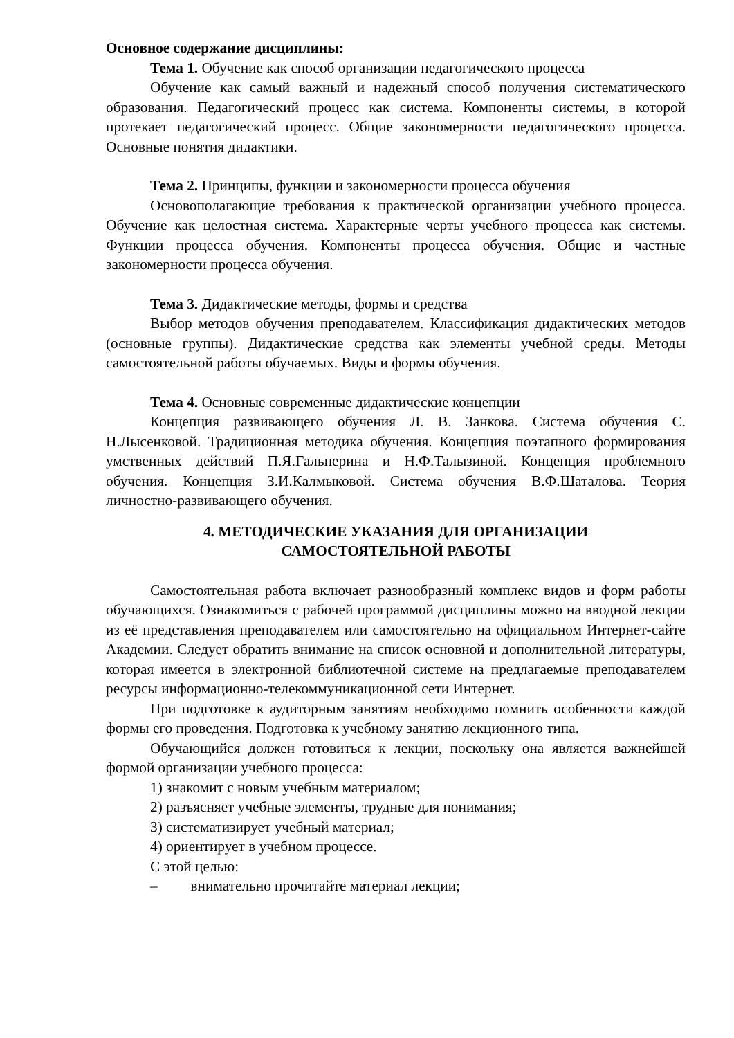Основное содержание дисциплины:
Тема 1. Обучение как способ организации педагогического процесса
Обучение как самый важный и надежный способ получения систематического образования. Педагогический процесс как система. Компоненты системы, в которой протекает педагогический процесс. Общие закономерности педагогического процесса. Основные понятия дидактики.
Тема 2. Принципы, функции и закономерности процесса обучения
Основополагающие требования к практической организации учебного процесса. Обучение как целостная система. Характерные черты учебного процесса как системы. Функции процесса обучения. Компоненты процесса обучения. Общие и частные закономерности процесса обучения.
Тема 3. Дидактические методы, формы и средства
Выбор методов обучения преподавателем. Классификация дидактических методов (основные группы). Дидактические средства как элементы учебной среды. Методы самостоятельной работы обучаемых. Виды и формы обучения.
Тема 4. Основные современные дидактические концепции
Концепция развивающего обучения Л. В. Занкова. Система обучения С. Н.Лысенковой. Традиционная методика обучения. Концепция поэтапного формирования умственных действий П.Я.Гальперина и Н.Ф.Талызиной. Концепция проблемного обучения. Концепция З.И.Калмыковой. Система обучения В.Ф.Шаталова. Теория личностно-развивающего обучения.
4. МЕТОДИЧЕСКИЕ УКАЗАНИЯ ДЛЯ ОРГАНИЗАЦИИ
САМОСТОЯТЕЛЬНОЙ РАБОТЫ
Самостоятельная работа включает разнообразный комплекс видов и форм работы обучающихся. Ознакомиться с рабочей программой дисциплины можно на вводной лекции из её представления преподавателем или самостоятельно на официальном Интернет-сайте Академии. Следует обратить внимание на список основной и дополнительной литературы, которая имеется в электронной библиотечной системе на предлагаемые преподавателем ресурсы информационно-телекоммуникационной сети Интернет.
При подготовке к аудиторным занятиям необходимо помнить особенности каждой формы его проведения. Подготовка к учебному занятию лекционного типа.
Обучающийся должен готовиться к лекции, поскольку она является важнейшей формой организации учебного процесса:
1) знакомит с новым учебным материалом;
2) разъясняет учебные элементы, трудные для понимания;
3) систематизирует учебный материал;
4) ориентирует в учебном процессе.
С этой целью:
– внимательно прочитайте материал лекции;